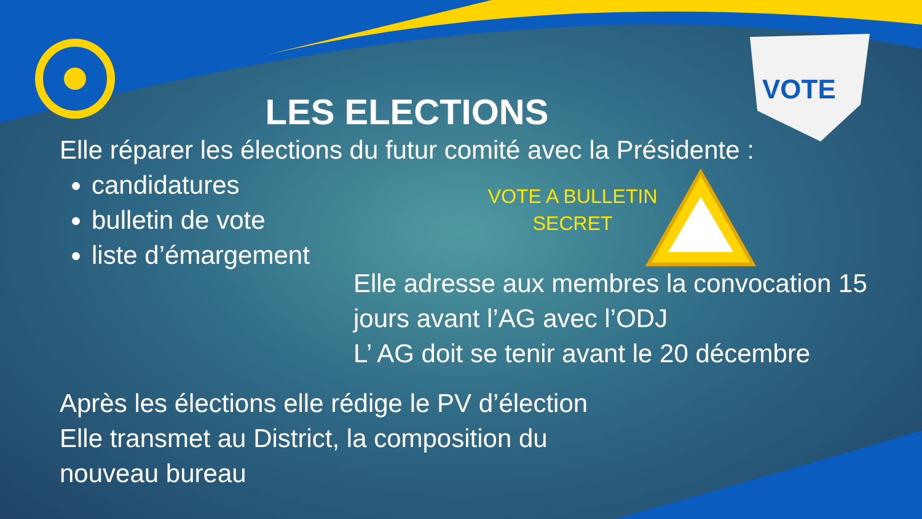VOTE
LES ELECTIONS
Elle réparer les élections du futur comité avec la Présidente :
candidatures
bulletin de vote
liste d’émargement
VOTE A BULLETIN
SECRET
Elle adresse aux membres la convocation 15 jours avant l’AG avec l’ODJ
L’ AG doit se tenir avant le 20 décembre
Après les élections elle rédige le PV d’élection
Elle transmet au District, la composition du
nouveau bureau